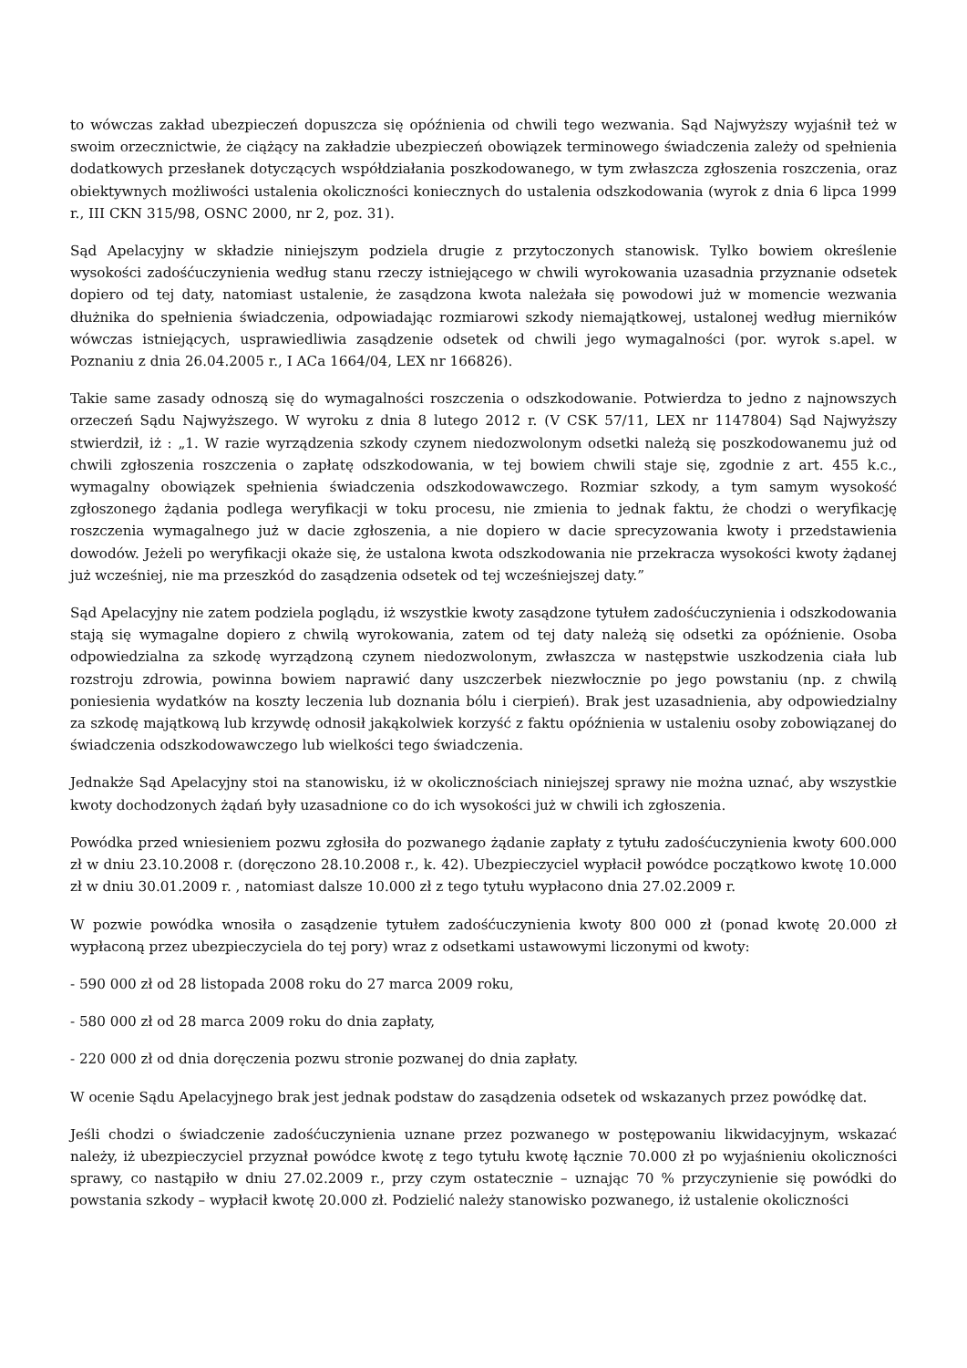to wówczas zakład ubezpieczeń dopuszcza się opóźnienia od chwili tego wezwania. Sąd Najwyższy wyjaśnił też w swoim orzecznictwie, że ciążący na zakładzie ubezpieczeń obowiązek terminowego świadczenia zależy od spełnienia dodatkowych przesłanek dotyczących współdziałania poszkodowanego, w tym zwłaszcza zgłoszenia roszczenia, oraz obiektywnych możliwości ustalenia okoliczności koniecznych do ustalenia odszkodowania (wyrok z dnia 6 lipca 1999 r., III CKN 315/98, OSNC 2000, nr 2, poz. 31).
Sąd Apelacyjny w składzie niniejszym podziela drugie z przytoczonych stanowisk. Tylko bowiem określenie wysokości zadośćuczynienia według stanu rzeczy istniejącego w chwili wyrokowania uzasadnia przyznanie odsetek dopiero od tej daty, natomiast ustalenie, że zasądzona kwota należała się powodowi już w momencie wezwania dłużnika do spełnienia świadczenia, odpowiadając rozmiarowi szkody niemajątkowej, ustalonej według mierników wówczas istniejących, usprawiedliwia zasądzenie odsetek od chwili jego wymagalności (por. wyrok s.apel. w Poznaniu z dnia 26.04.2005 r., I ACa 1664/04, LEX nr 166826).
Takie same zasady odnoszą się do wymagalności roszczenia o odszkodowanie. Potwierdza to jedno z najnowszych orzeczeń Sądu Najwyższego. W wyroku z dnia 8 lutego 2012 r. (V CSK 57/11, LEX nr 1147804) Sąd Najwyższy stwierdził, iż : „1. W razie wyrządzenia szkody czynem niedozwolonym odsetki należą się poszkodowanemu już od chwili zgłoszenia roszczenia o zapłatę odszkodowania, w tej bowiem chwili staje się, zgodnie z art. 455 k.c., wymagalny obowiązek spełnienia świadczenia odszkodowawczego. Rozmiar szkody, a tym samym wysokość zgłoszonego żądania podlega weryfikacji w toku procesu, nie zmienia to jednak faktu, że chodzi o weryfikację roszczenia wymagalnego już w dacie zgłoszenia, a nie dopiero w dacie sprecyzowania kwoty i przedstawienia dowodów. Jeżeli po weryfikacji okaże się, że ustalona kwota odszkodowania nie przekracza wysokości kwoty żądanej już wcześniej, nie ma przeszkód do zasądzenia odsetek od tej wcześniejszej daty.”
Sąd Apelacyjny nie zatem podziela poglądu, iż wszystkie kwoty zasądzone tytułem zadośćuczynienia i odszkodowania stają się wymagalne dopiero z chwilą wyrokowania, zatem od tej daty należą się odsetki za opóźnienie. Osoba odpowiedzialna za szkodę wyrządzoną czynem niedozwolonym, zwłaszcza w następstwie uszkodzenia ciała lub rozstroju zdrowia, powinna bowiem naprawić dany uszczerbek niezwłocznie po jego powstaniu (np. z chwilą poniesienia wydatków na koszty leczenia lub doznania bólu i cierpień). Brak jest uzasadnienia, aby odpowiedzialny za szkodę majątkową lub krzywdę odnosił jakąkolwiek korzyść z faktu opóźnienia w ustaleniu osoby zobowiązanej do świadczenia odszkodowawczego lub wielkości tego świadczenia.
Jednakże Sąd Apelacyjny stoi na stanowisku, iż w okolicznościach niniejszej sprawy nie można uznać, aby wszystkie kwoty dochodzonych żądań były uzasadnione co do ich wysokości już w chwili ich zgłoszenia.
Powódka przed wniesieniem pozwu zgłosiła do pozwanego żądanie zapłaty z tytułu zadośćuczynienia kwoty 600.000 zł w dniu 23.10.2008 r. (doręczono 28.10.2008 r., k. 42). Ubezpieczyciel wypłacił powódce początkowo kwotę 10.000 zł w dniu 30.01.2009 r. , natomiast dalsze 10.000 zł z tego tytułu wypłacono dnia 27.02.2009 r.
W pozwie powódka wnosiła o zasądzenie tytułem zadośćuczynienia kwoty 800 000 zł (ponad kwotę 20.000 zł wypłaconą przez ubezpieczyciela do tej pory) wraz z odsetkami ustawowymi liczonymi od kwoty:
- 590 000 zł od 28 listopada 2008 roku do 27 marca 2009 roku,
- 580 000 zł od 28 marca 2009 roku do dnia zapłaty,
- 220 000 zł od dnia doręczenia pozwu stronie pozwanej do dnia zapłaty.
W ocenie Sądu Apelacyjnego brak jest jednak podstaw do zasądzenia odsetek od wskazanych przez powódkę dat.
Jeśli chodzi o świadczenie zadośćuczynienia uznane przez pozwanego w postępowaniu likwidacyjnym, wskazać należy, iż ubezpieczyciel przyznał powódce kwotę z tego tytułu kwotę łącznie 70.000 zł po wyjaśnieniu okoliczności sprawy, co nastąpiło w dniu 27.02.2009 r., przy czym ostatecznie – uznając 70 % przyczynienie się powódki do powstania szkody – wypłacił kwotę 20.000 zł. Podzielić należy stanowisko pozwanego, iż ustalenie okoliczności